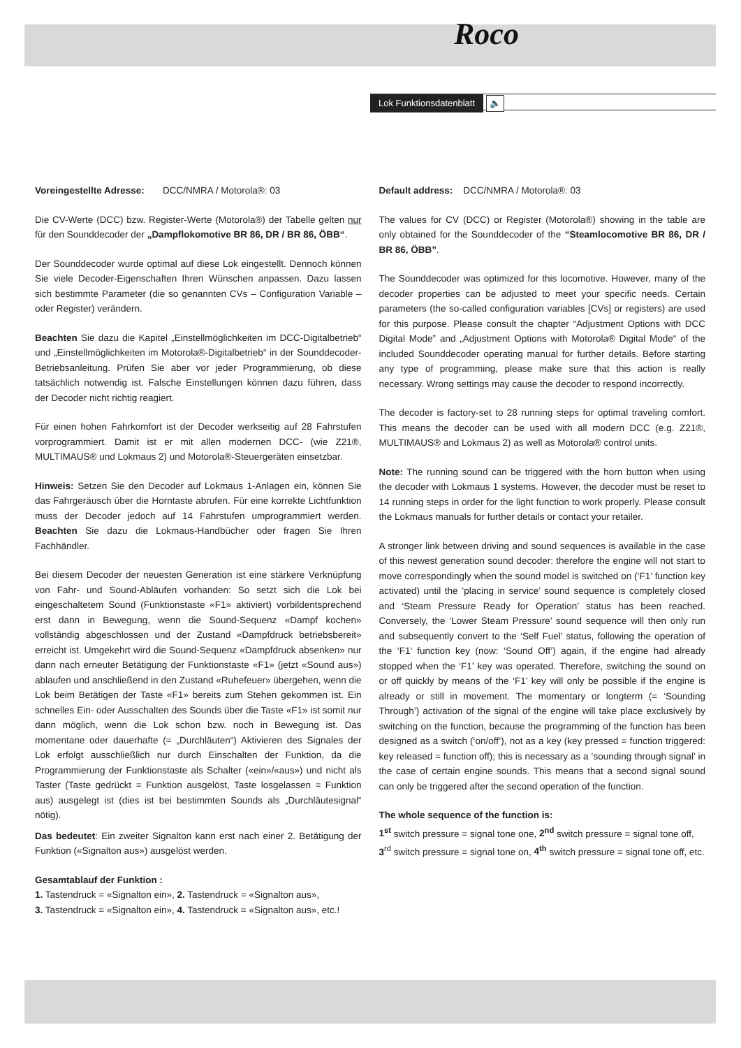Roco
Lok Funktionsdatenblatt 🔈
Voreingestellte Adresse: DCC/NMRA / Motorola®: 03
Die CV-Werte (DCC) bzw. Register-Werte (Motorola®) der Tabelle gelten nur für den Sounddecoder der „Dampflokomotive BR 86, DR / BR 86, ÖBB“.
Der Sounddecoder wurde optimal auf diese Lok eingestellt. Dennoch können Sie viele Decoder-Eigenschaften Ihren Wünschen anpassen. Dazu lassen sich bestimmte Parameter (die so genannten CVs – Configuration Variable – oder Register) verändern.
Beachten Sie dazu die Kapitel „Einstellmöglichkeiten im DCC-Digitalbetrieb“ und „Einstellmöglichkeiten im Motorola®-Digitalbetrieb“ in der Sounddecoder- Betriebsanleitung. Prüfen Sie aber vor jeder Programmierung, ob diese tatsächlich notwendig ist. Falsche Einstellungen können dazu führen, dass der Decoder nicht richtig reagiert.
Für einen hohen Fahrkomfort ist der Decoder werkseitig auf 28 Fahrstufen vorprogrammiert. Damit ist er mit allen modernen DCC- (wie Z21®, MULTIMAUS® und Lokmaus 2) und Motorola®-Steuergeräten einsetzbar.
Hinweis: Setzen Sie den Decoder auf Lokmaus 1-Anlagen ein, können Sie das Fahrgeräusch über die Horntaste abrufen. Für eine korrekte Lichtfunktion muss der Decoder jedoch auf 14 Fahrstufen umprogrammiert werden. Beachten Sie dazu die Lokmaus-Handbücher oder fragen Sie Ihren Fachhändler.
Bei diesem Decoder der neuesten Generation ist eine stärkere Verknüpfung von Fahr- und Sound-Abläufen vorhanden: So setzt sich die Lok bei eingeschaltetem Sound (Funktionstaste «F1» aktiviert) vorbildentsprechend erst dann in Bewegung, wenn die Sound-Sequenz «Dampf kochen» vollständig abgeschlossen und der Zustand «Dampfdruck betriebsbereit» erreicht ist. Umgekehrt wird die Sound-Sequenz «Dampfdruck absenken» nur dann nach erneuter Betätigung der Funktionstaste «F1» (jetzt «Sound aus») ablaufen und anschließend in den Zustand «Ruhefeuer» übergehen, wenn die Lok beim Betätigen der Taste «F1» bereits zum Stehen gekommen ist. Ein schnelles Ein- oder Ausschalten des Sounds über die Taste «F1» ist somit nur dann möglich, wenn die Lok schon bzw. noch in Bewegung ist. Das momentane oder dauerhafte (= „Durchläuten“) Aktivieren des Signales der Lok erfolgt ausschließlich nur durch Einschalten der Funktion, da die Programmierung der Funktionstaste als Schalter («ein»/«aus») und nicht als Taster (Taste gedrückt = Funktion ausgelöst, Taste losgelassen = Funktion aus) ausgelegt ist (dies ist bei bestimmten Sounds als „Durchläutesignal“ nötig).
Das bedeutet: Ein zweiter Signalton kann erst nach einer 2. Betätigung der Funktion («Signalton aus») ausgelöst werden.
Gesamtablauf der Funktion :
1. Tastendruck = «Signalton ein», 2. Tastendruck = «Signalton aus»,
3. Tastendruck = «Signalton ein», 4. Tastendruck = «Signalton aus», etc.!
Default address: DCC/NMRA / Motorola®: 03
The values for CV (DCC) or Register (Motorola®) showing in the table are only obtained for the Sounddecoder of the “Steamlocomotive BR 86, DR / BR 86, ÖBB”.
The Sounddecoder was optimized for this locomotive. However, many of the decoder properties can be adjusted to meet your specific needs. Certain parameters (the so-called configuration variables [CVs] or registers) are used for this purpose. Please consult the chapter “Adjustment Options with DCC Digital Mode” and „Adjustment Options with Motorola® Digital Mode“ of the included Sounddecoder operating manual for further details. Before starting any type of programming, please make sure that this action is really necessary. Wrong settings may cause the decoder to respond incorrectly.
The decoder is factory-set to 28 running steps for optimal traveling comfort. This means the decoder can be used with all modern DCC (e.g. Z21®, MULTIMAUS® and Lokmaus 2) as well as Motorola® control units.
Note: The running sound can be triggered with the horn button when using the decoder with Lokmaus 1 systems. However, the decoder must be reset to 14 running steps in order for the light function to work properly. Please consult the Lokmaus manuals for further details or contact your retailer.
A stronger link between driving and sound sequences is available in the case of this newest generation sound decoder: therefore the engine will not start to move correspondingly when the sound model is switched on (‘F1’ function key activated) until the ‘placing in service’ sound sequence is completely closed and ‘Steam Pressure Ready for Operation’ status has been reached. Conversely, the ‘Lower Steam Pressure’ sound sequence will then only run and subsequently convert to the ‘Self Fuel’ status, following the operation of the ‘F1’ function key (now: ‘Sound Off’) again, if the engine had already stopped when the ‘F1’ key was operated. Therefore, switching the sound on or off quickly by means of the ‘F1’ key will only be possible if the engine is already or still in movement. The momentary or longterm (= ‘Sounding Through’) activation of the signal of the engine will take place exclusively by switching on the function, because the programming of the function has been designed as a switch (‘on/off’), not as a key (key pressed = function triggered: key released = function off); this is necessary as a ‘sounding through signal’ in the case of certain engine sounds. This means that a second signal sound can only be triggered after the second operation of the function.
The whole sequence of the function is:
1<sup>st</sup> switch pressure = signal tone one, 2<sup>nd</sup> switch pressure = signal tone off,
3<sup>rd</sup> switch pressure = signal tone on, 4<sup>th</sup> switch pressure = signal tone off, etc.